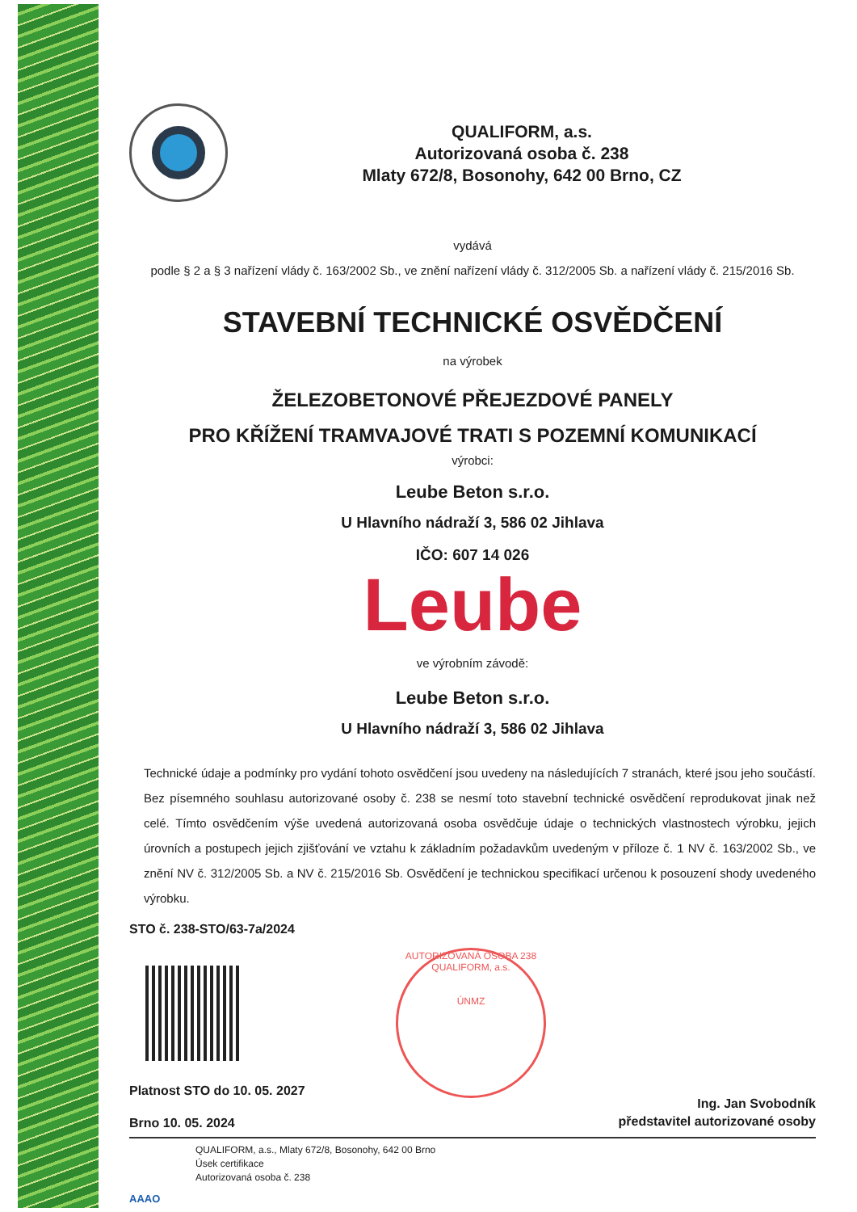QUALIFORM, a.s.
Autorizovaná osoba č. 238
Mlaty 672/8, Bosonohy, 642 00 Brno, CZ
vydává
podle § 2 a § 3 nařízení vlády č. 163/2002 Sb., ve znění nařízení vlády č. 312/2005 Sb. a nařízení vlády č. 215/2016 Sb.
STAVEBNÍ TECHNICKÉ OSVĚDČENÍ
na výrobek
ŽELEZOBETONOVÉ PŘEJEZDOVÉ PANELY
PRO KŘÍŽENÍ TRAMVAJOVÉ TRATI S POZEMNÍ KOMUNIKACÍ
výrobci:
Leube Beton s.r.o.
U Hlavního nádraží 3, 586 02 Jihlava
IČO: 607 14 026
Leube
ve výrobním závodě:
Leube Beton s.r.o.
U Hlavního nádraží 3, 586 02 Jihlava
Technické údaje a podmínky pro vydání tohoto osvědčení jsou uvedeny na následujících 7 stranách, které jsou jeho součástí. Bez písemného souhlasu autorizované osoby č. 238 se nesmí toto stavební technické osvědčení reprodukovat jinak než celé. Tímto osvědčením výše uvedená autorizovaná osoba osvědčuje údaje o technických vlastnostech výrobku, jejich úrovních a postupech jejich zjišťování ve vztahu k základním požadavkům uvedeným v příloze č. 1 NV č. 163/2002 Sb., ve znění NV č. 312/2005 Sb. a NV č. 215/2016 Sb. Osvědčení je technickou specifikací určenou k posouzení shody uvedeného výrobku.
STO č. 238-STO/63-7a/2024
Platnost STO do 10. 05. 2027
Brno 10. 05. 2024
AUTORIZOVANÁ OSOBA 238
QUALIFORM, a.s.
ÚNMZ
Ing. Jan Svobodník
představitel autorizované osoby
AAAO
QUALIFORM, a.s., Mlaty 672/8, Bosonohy, 642 00 Brno
Úsek certifikace
Autorizovaná osoba č. 238